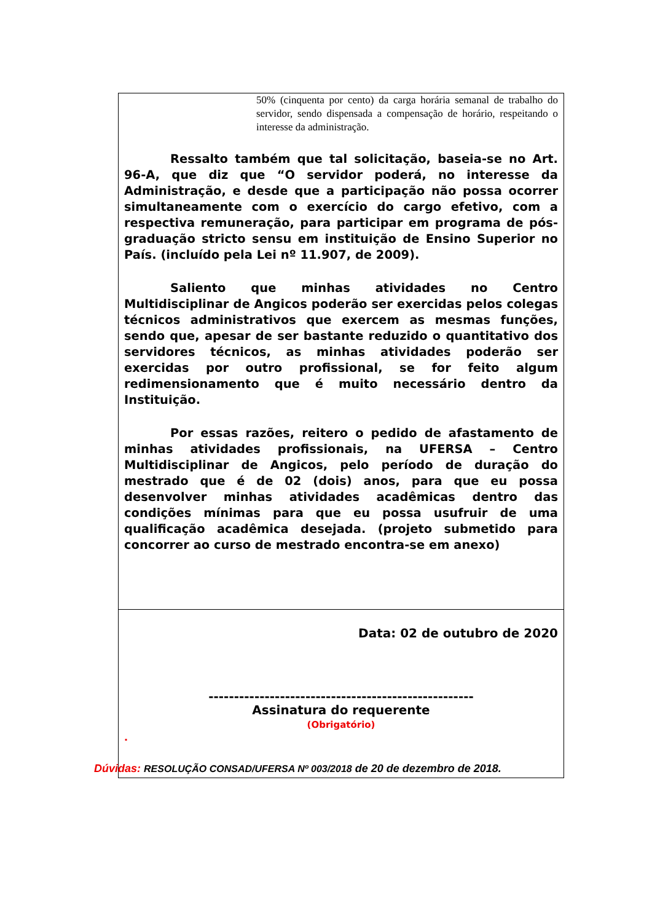50% (cinquenta por cento) da carga horária semanal de trabalho do servidor, sendo dispensada a compensação de horário, respeitando o interesse da administração.
Ressalto também que tal solicitação, baseia-se no Art. 96-A, que diz que “O servidor poderá, no interesse da Administração, e desde que a participação não possa ocorrer simultaneamente com o exercício do cargo efetivo, com a respectiva remuneração, para participar em programa de pós-graduação stricto sensu em instituição de Ensino Superior no País. (incluído pela Lei nº 11.907, de 2009).
Saliento que minhas atividades no Centro Multidisciplinar de Angicos poderão ser exercidas pelos colegas técnicos administrativos que exercem as mesmas funções, sendo que, apesar de ser bastante reduzido o quantitativo dos servidores técnicos, as minhas atividades poderão ser exercidas por outro profissional, se for feito algum redimensionamento que é muito necessário dentro da Instituição.
Por essas razões, reitero o pedido de afastamento de minhas atividades profissionais, na UFERSA – Centro Multidisciplinar de Angicos, pelo período de duração do mestrado que é de 02 (dois) anos, para que eu possa desenvolver minhas atividades acadêmicas dentro das condições mínimas para que eu possa usufruir de uma qualificação acadêmica desejada. (projeto submetido para concorrer ao curso de mestrado encontra-se em anexo)
Data: 02 de outubro de 2020
----------------------------------------------------
Assinatura do requerente
(Obrigatório)
.
Dúvidas: RESOLUÇÃO CONSAD/UFERSA Nº 003/2018 de 20 de dezembro de 2018.